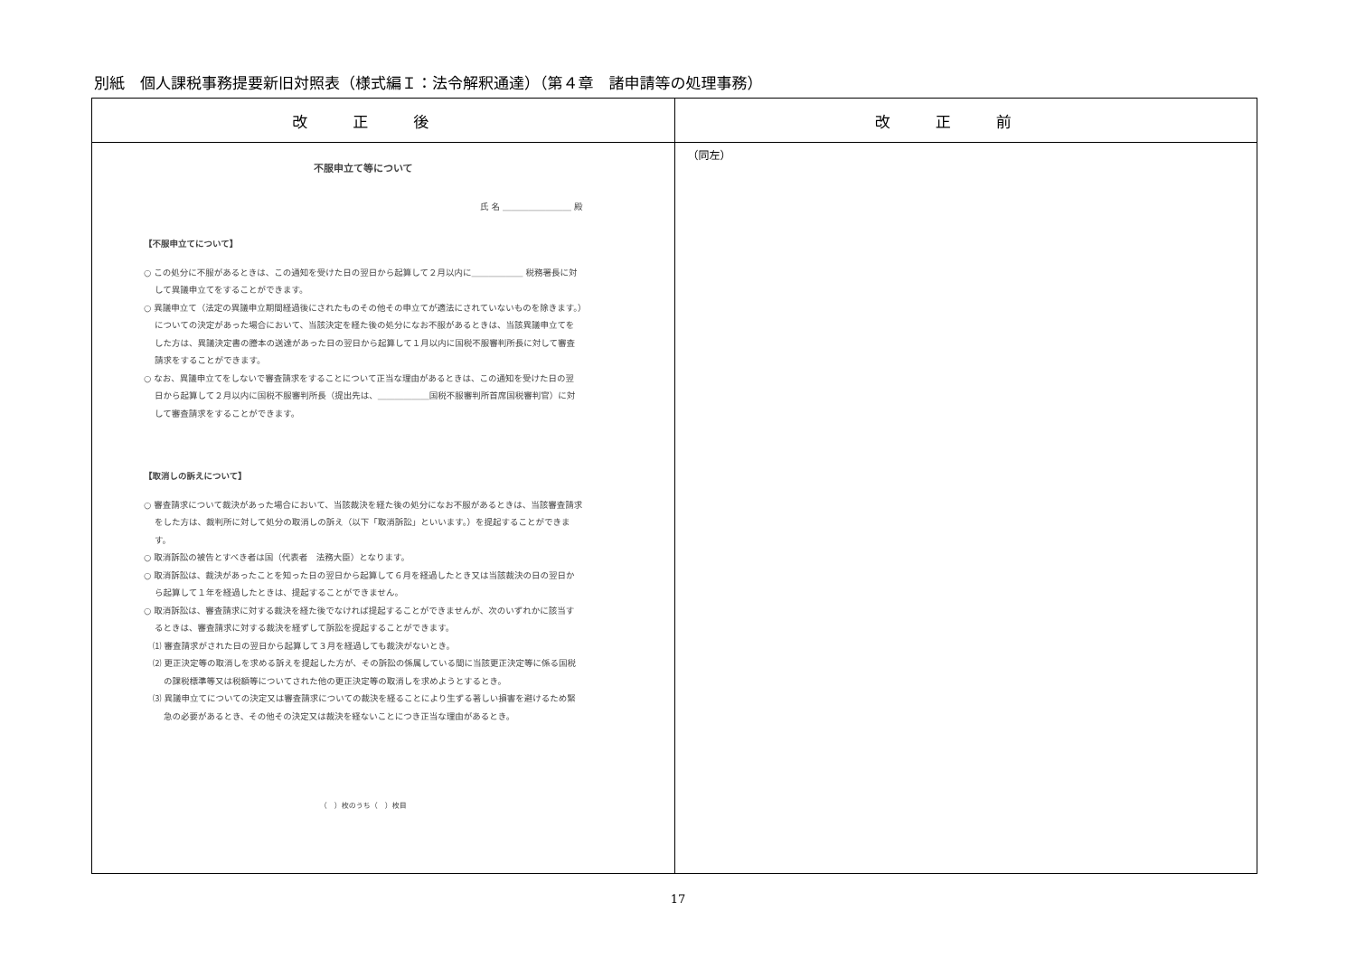別紙　個人課税事務提要新旧対照表（様式編Ｉ：法令解釈通達）（第４章　諸申請等の処理事務）
| 改正後 | 改正前 |
| --- | --- |
| 不服申立て等について 氏 名 ＿＿＿＿＿＿＿＿ 殿 【不服申立てについて】 ○ この処分に不服があるときは、この通知を受けた日の翌日から起算して２月以内に＿＿＿＿＿＿ 税務署長に対して異議申立てをすることができます。 ○ 異議申立て（法定の異議申立期間経過後にされたものその他その申立てが適法にされていないものを除きます。）についての決定があった場合において、当該決定を経た後の処分になお不服があるときは、当該異議申立てをした方は、異議決定書の謄本の送達があった日の翌日から起算して１月以内に国税不服審判所長に対して審査請求をすることができます。 ○ なお、異議申立てをしないで審査請求をすることについて正当な理由があるときは、この通知を受けた日の翌日から起算して２月以内に国税不服審判所長（提出先は、＿＿＿＿＿＿国税不服審判所首席国税審判官）に対して審査請求をすることができます。 【取消しの訴えについて】 ○ 審査請求について裁決があった場合において、当該裁決を経た後の処分になお不服があるときは、当該審査請求をした方は、裁判所に対して処分の取消しの訴え（以下「取消訴訟」といいます。）を提起することができます。 ○ 取消訴訟の被告とすべき者は国（代表者 法務大臣）となります。 ○ 取消訴訟は、裁決があったことを知った日の翌日から起算して６月を経過したとき又は当該裁決の日の翌日から起算して１年を経過したときは、提起することができません。 ○ 取消訴訟は、審査請求に対する裁決を経た後でなければ提起することができませんが、次のいずれかに該当するときは、審査請求に対する裁決を経ずして訴訟を提起することができます。 ⑴ 審査請求がされた日の翌日から起算して３月を経過しても裁決がないとき。 ⑵ 更正決定等の取消しを求める訴えを提起した方が、その訴訟の係属している間に当該更正決定等に係る国税の課税標準等又は税額等についてされた他の更正決定等の取消しを求めようとするとき。 ⑶ 異議申立てについての決定又は審査請求についての裁決を経ることにより生ずる著しい損害を避けるため緊急の必要があるとき、その他その決定又は裁決を経ないことにつき正当な理由があるとき。 （ ）枚のうち（ ）枚目 | （同左） |
17